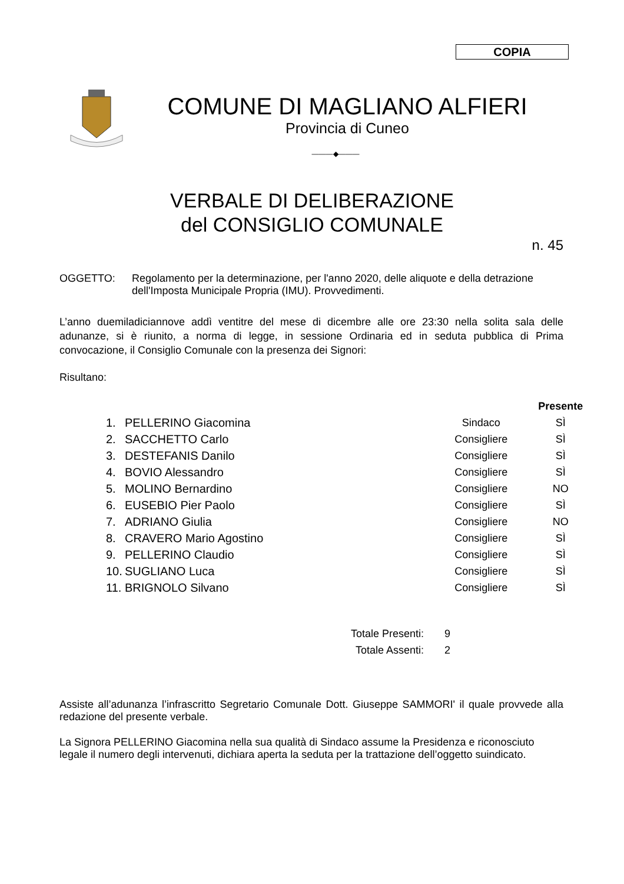COPIA
COMUNE DI MAGLIANO ALFIERI
Provincia di Cuneo
———◆———
VERBALE DI DELIBERAZIONE
del CONSIGLIO COMUNALE
n. 45
OGGETTO: Regolamento per la determinazione, per l'anno 2020, delle aliquote e della detrazione dell'Imposta Municipale Propria (IMU). Provvedimenti.
L’anno duemiladiciannove addì ventitre del mese di dicembre alle ore 23:30 nella solita sala delle adunanze, si è riunito, a norma di legge, in sessione Ordinaria ed in seduta pubblica di Prima convocazione, il Consiglio Comunale con la presenza dei Signori:
Risultano:
| | | | | Presente |
| --- | --- | --- | --- | --- |
| 1. | PELLERINO Giacomina | | Sindaco | SÌ |
| 2. | SACCHETTO Carlo | | Consigliere | SÌ |
| 3. | DESTEFANIS Danilo | | Consigliere | SÌ |
| 4. | BOVIO Alessandro | | Consigliere | SÌ |
| 5. | MOLINO Bernardino | | Consigliere | NO |
| 6. | EUSEBIO Pier Paolo | | Consigliere | SÌ |
| 7. | ADRIANO Giulia | | Consigliere | NO |
| 8. | CRAVERO Mario Agostino | | Consigliere | SÌ |
| 9. | PELLERINO Claudio | | Consigliere | SÌ |
| 10. | SUGLIANO Luca | | Consigliere | SÌ |
| 11. | BRIGNOLO Silvano | | Consigliere | SÌ |
| Totale Presenti: | 9 |
| Totale Assenti: | 2 |
Assiste all’adunanza l’infrascritto Segretario Comunale Dott. Giuseppe SAMMORI' il quale provvede alla redazione del presente verbale.
La Signora PELLERINO Giacomina nella sua qualità di Sindaco assume la Presidenza e riconosciuto legale il numero degli intervenuti, dichiara aperta la seduta per la trattazione dell’oggetto suindicato.